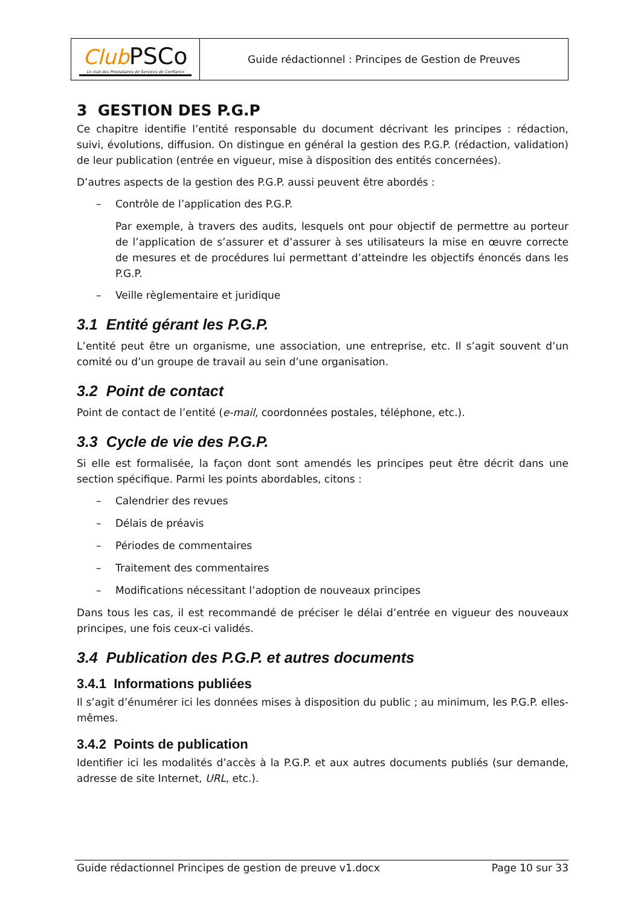| Club PSCo Le club des Prestataires de Services de Confiance | Guide rédactionnel : Principes de Gestion de Preuves |
3 GESTION DES P.G.P
Ce chapitre identifie l’entité responsable du document décrivant les principes : rédaction, suivi, évolutions, diffusion. On distingue en général la gestion des P.G.P. (rédaction, validation) de leur publication (entrée en vigueur, mise à disposition des entités concernées).
D’autres aspects de la gestion des P.G.P. aussi peuvent être abordés :
– Contrôle de l’application des P.G.P.
Par exemple, à travers des audits, lesquels ont pour objectif de permettre au porteur de l’application de s’assurer et d’assurer à ses utilisateurs la mise en œuvre correcte de mesures et de procédures lui permettant d’atteindre les objectifs énoncés dans les P.G.P.
– Veille règlementaire et juridique
3.1 Entité gérant les P.G.P.
L’entité peut être un organisme, une association, une entreprise, etc. Il s’agit souvent d’un comité ou d’un groupe de travail au sein d’une organisation.
3.2 Point de contact
Point de contact de l’entité (e-mail, coordonnées postales, téléphone, etc.).
3.3 Cycle de vie des P.G.P.
Si elle est formalisée, la façon dont sont amendés les principes peut être décrit dans une section spécifique. Parmi les points abordables, citons :
– Calendrier des revues
– Délais de préavis
– Périodes de commentaires
– Traitement des commentaires
– Modifications nécessitant l’adoption de nouveaux principes
Dans tous les cas, il est recommandé de préciser le délai d’entrée en vigueur des nouveaux principes, une fois ceux-ci validés.
3.4 Publication des P.G.P. et autres documents
3.4.1 Informations publiées
Il s’agit d’énumérer ici les données mises à disposition du public ; au minimum, les P.G.P. elles-mêmes.
3.4.2 Points de publication
Identifier ici les modalités d’accès à la P.G.P. et aux autres documents publiés (sur demande, adresse de site Internet, URL, etc.).
Guide rédactionnel Principes de gestion de preuve v1.docx Page 10 sur 33